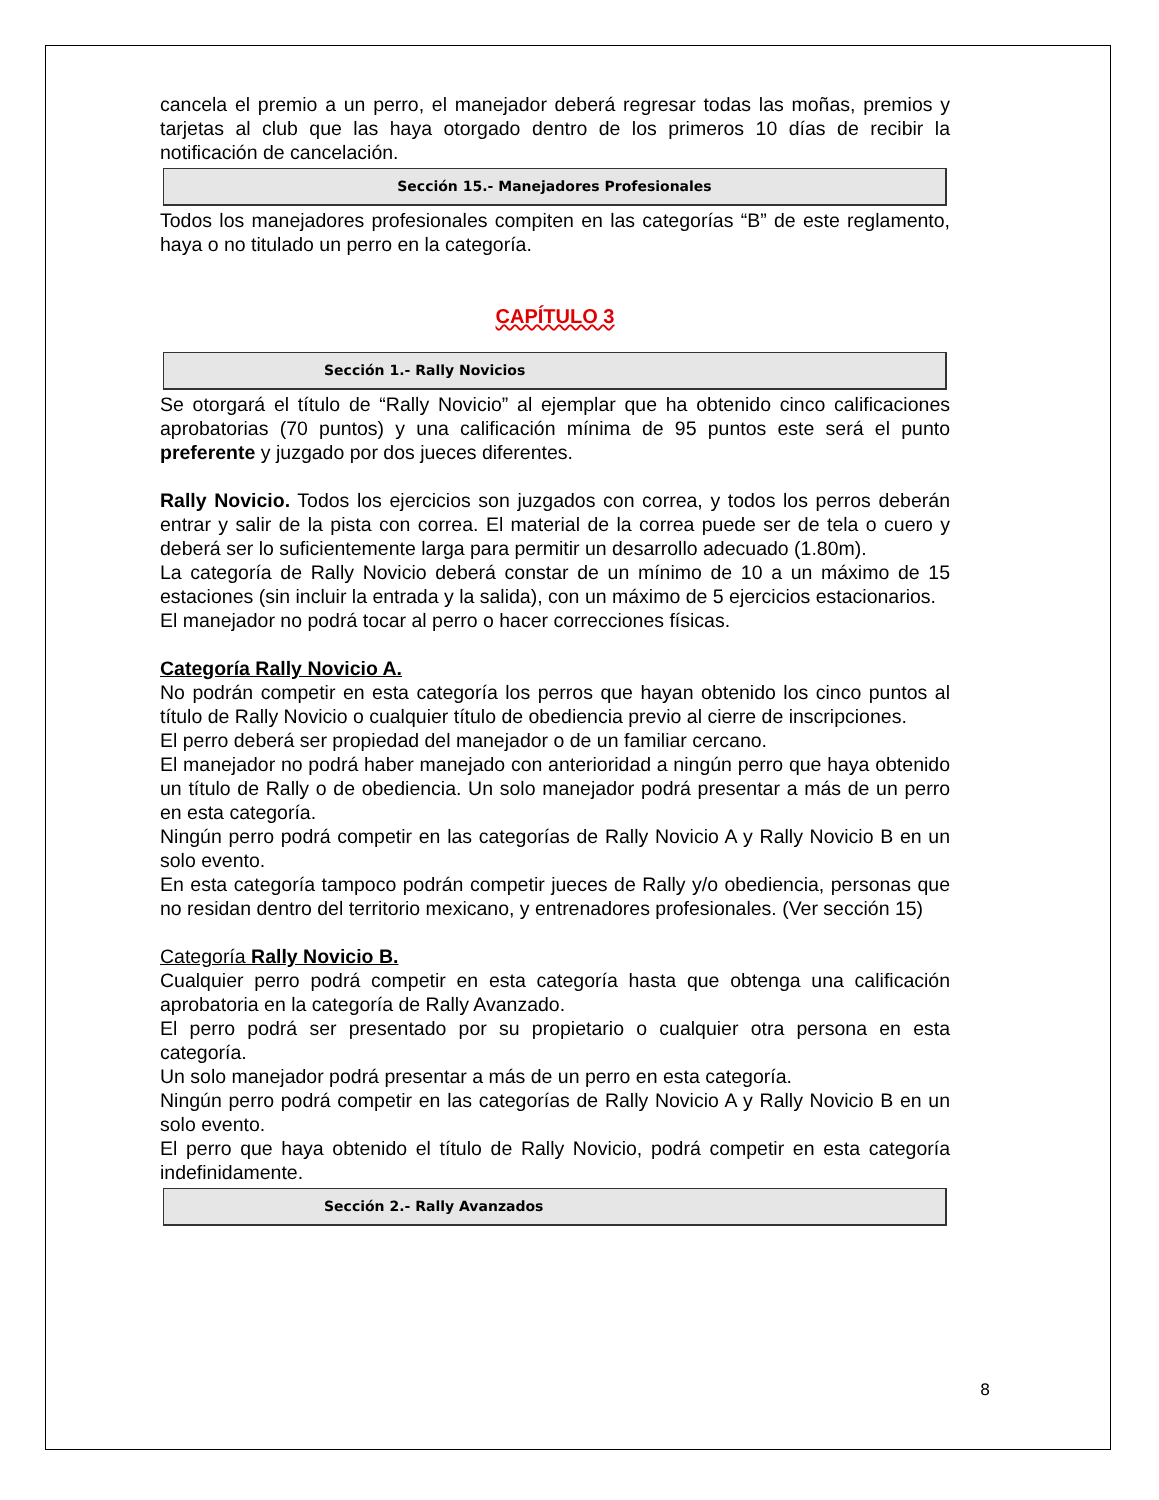cancela el premio a un perro, el manejador deberá regresar todas las moñas, premios y tarjetas al club que las haya otorgado dentro de los primeros 10 días de recibir la notificación de cancelación.
Sección 15.- Manejadores Profesionales
Todos los manejadores profesionales compiten en las categorías “B” de este reglamento, haya o no titulado un perro en la categoría.
CAPÍTULO 3
Sección 1.- Rally Novicios
Se otorgará el título de “Rally Novicio” al ejemplar que ha obtenido cinco calificaciones aprobatorias (70 puntos) y una calificación mínima de 95 puntos este será el punto preferente y juzgado por dos jueces diferentes.
Rally Novicio. Todos los ejercicios son juzgados con correa, y todos los perros deberán entrar y salir de la pista con correa. El material de la correa puede ser de tela o cuero y deberá ser lo suficientemente larga para permitir un desarrollo adecuado (1.80m).
La categoría de Rally Novicio deberá constar de un mínimo de 10 a un máximo de 15 estaciones (sin incluir la entrada y la salida), con un máximo de 5 ejercicios estacionarios.
El manejador no podrá tocar al perro o hacer correcciones físicas.
Categoría Rally Novicio A.
No podrán competir en esta categoría los perros que hayan obtenido los cinco puntos al título de Rally Novicio o cualquier título de obediencia previo al cierre de inscripciones.
El perro deberá ser propiedad del manejador o de un familiar cercano.
El manejador no podrá haber manejado con anterioridad a ningún perro que haya obtenido un título de Rally o de obediencia. Un solo manejador podrá presentar a más de un perro en esta categoría.
Ningún perro podrá competir en las categorías de Rally Novicio A y Rally Novicio B en un solo evento.
En esta categoría tampoco podrán competir jueces de Rally y/o obediencia, personas que no residan dentro del territorio mexicano, y entrenadores profesionales. (Ver sección 15)
Categoría Rally Novicio B.
Cualquier perro podrá competir en esta categoría hasta que obtenga una calificación aprobatoria en la categoría de Rally Avanzado.
El perro podrá ser presentado por su propietario o cualquier otra persona en esta categoría.
Un solo manejador podrá presentar a más de un perro en esta categoría.
Ningún perro podrá competir en las categorías de Rally Novicio A y Rally Novicio B en un solo evento.
El perro que haya obtenido el título de Rally Novicio, podrá competir en esta categoría indefinidamente.
Sección 2.- Rally Avanzados
8